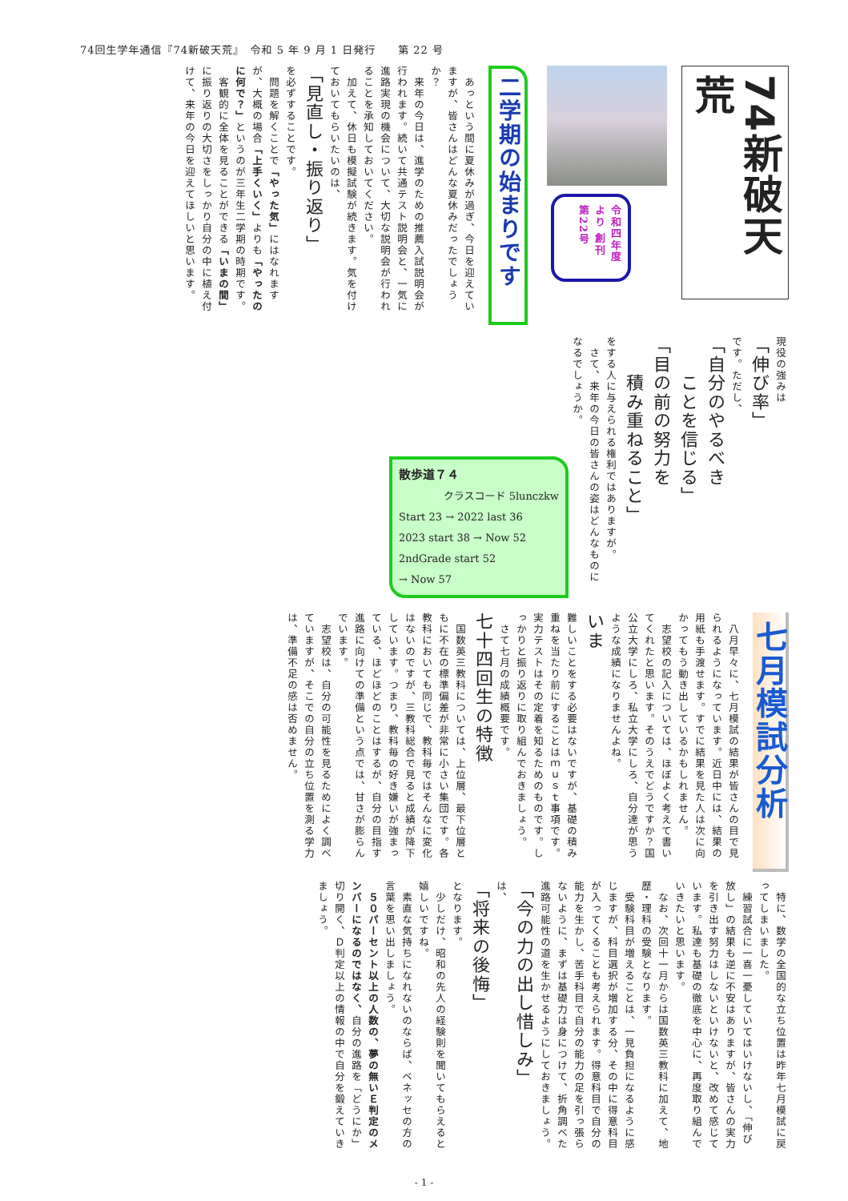74回生学年通信『74新破天荒』　令和 5 年 9 月 1 日発行　　第 22 号
74新破天荒
令和四年度より 創刊 第22号
二学期の始まりです
　あっという間に夏休みが過ぎ、今日を迎えていますが、皆さんはどんな夏休みだったでしょうか？
　来年の今日は、進学のための推薦入試説明会が行われます。続いて共通テスト説明会と、一気に進路実現の機会について、大切な説明会が行われることを承知しておいてください。
　加えて、休日も模擬試験が続きます。気を付けておいてもらいたいのは、
「見直し・振り返り」
を必ずすることです。
　問題を解くことで「やった気」にはなれますが、大概の場合「上手くいく」よりも「やったのに何で？」というのが三年生二学期の時期です。
　客観的に全体を見ることができる「いまの間」に振り返りの大切さをしっかり自分の中に植え付けて、来年の今日を迎えてほしいと思います。
現役の強みは
「伸び率」
です。ただし、
「自分のやるべき
　　ことを信じる」
「目の前の努力を
　　積み重ねること」
をする人に与えられる権利ではありますが。
　さて、来年の今日の皆さんの姿はどんなものになるでしょうか。
散歩道７４
クラスコード 5lunczkw
Start 23 → 2022 last 36
2023 start 38 → Now 52
2ndGrade start 52
→ Now 57
七月模試分析
　八月早々に、七月模試の結果が皆さんの目で見られるようになっています。近日中には、結果の用紙も手渡せます。すでに結果を見た人は次に向かってもう動き出しているかもしれません。
　志望校の記入については、ほぼよく考えて書いてくれたと思います。そのうえでどうですか？国公立大学にしろ、私立大学にしろ、自分達が思うような成績になりませんよね。
いま
難しいことをする必要はないですが、基礎の積み重ねを当たり前にすることはｍｕｓｔ事項です。実力テストはその定着を知るためのものです。しっかりと振り返りに取り組んでおきましょう。
　さて七月の成績概要です。
七十四回生の特徴
　国数英三教科については、上位層、最下位層ともに不在の標準偏差が非常に小さい集団です。各教科においても同じで、教科毎ではそんなに変化はないのですが、三教科総合で見ると成績が降下しています。つまり、教科毎の好き嫌いが強まっている、ほどほどのことはするが、自分の目指す進路に向けての準備という点では、甘さが膨らんでいます。
　志望校は、自分の可能性を見るためによく調べていますが、そこでの自分の立ち位置を測る学力は、準備不足の感は否めません。
　特に、数学の全国的な立ち位置は昨年七月模試に戻ってしまいました。
　練習試合に一喜一憂していてはいけないし、「伸び放し」の結果も逆に不安はありますが、皆さんの実力を引き出す努力はしないといけないと、改めて感じています。私達も基礎の徹底を中心に、再度取り組んでいきたいと思います。
　なお、次回十一月からは国数英三教科に加えて、地歴・理科の受験となります。
　受験科目が増えることは、一見負担になるように感じますが、科目選択が増加する分、その中に得意科目が入ってくることも考えられます。得意科目で自分の能力を生かし、苦手科目で自分の能力の足を引っ張らないように、まずは基礎力は身につけて、折角調べた進路可能性の道を生かせるようにしておきましょう。
「今の力の出し惜しみ」
は、
「将来の後悔」
となります。
　少しだけ、昭和の先人の経験則を聞いてもらえると嬉しいですね。
　素直な気持ちになれないのならば、ベネッセの方の言葉を思い出しましょう。
　５０パーセント以上の人数の、夢の無いＥ判定のメンバーになるのではなく、自分の進路を「どうにか」切り開く、Ｄ判定以上の情報の中で自分を鍛えていきましょう。
- 1 -